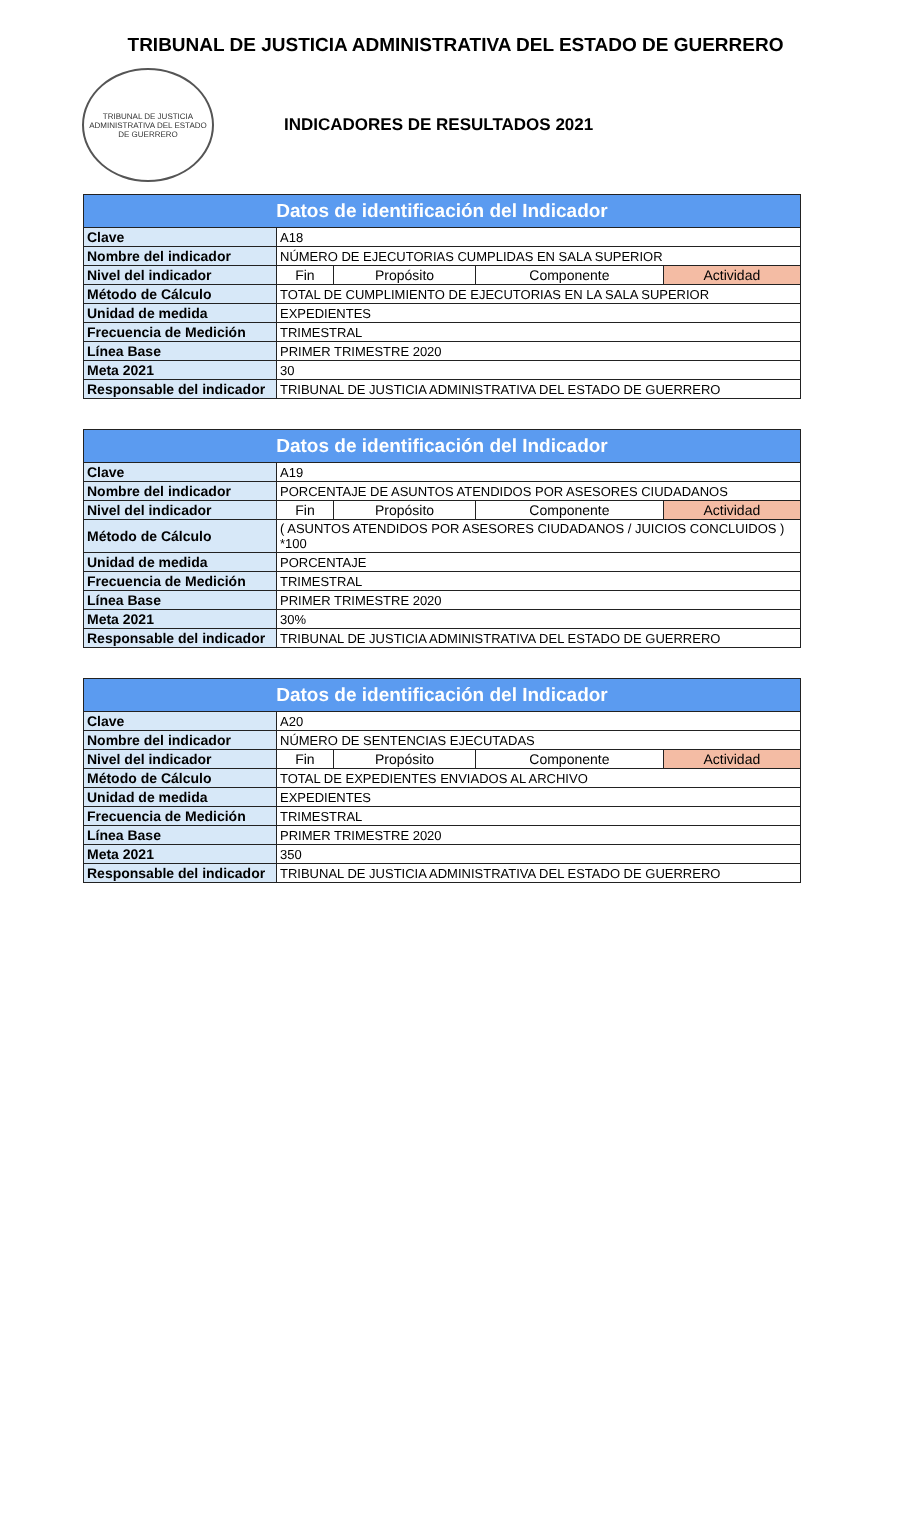TRIBUNAL DE JUSTICIA ADMINISTRATIVA DEL ESTADO DE GUERRERO
TRIBUNAL DE JUSTICIA ADMINISTRATIVA DEL ESTADO DE GUERRERO
INDICADORES DE RESULTADOS 2021
| Datos de identificación del Indicador | | | | |
| --- | --- | --- | --- | --- |
| Clave | A18 | | | |
| Nombre del indicador | NÚMERO DE EJECUTORIAS CUMPLIDAS EN SALA SUPERIOR | | | |
| Nivel del indicador | Fin | Propósito | Componente | Actividad |
| Método de Cálculo | TOTAL DE CUMPLIMIENTO DE EJECUTORIAS EN LA SALA SUPERIOR | | | |
| Unidad de medida | EXPEDIENTES | | | |
| Frecuencia de Medición | TRIMESTRAL | | | |
| Línea Base | PRIMER TRIMESTRE 2020 | | | |
| Meta 2021 | 30 | | | |
| Responsable del indicador | TRIBUNAL DE JUSTICIA ADMINISTRATIVA DEL ESTADO DE GUERRERO | | | |
| Datos de identificación del Indicador | | | | |
| --- | --- | --- | --- | --- |
| Clave | A19 | | | |
| Nombre del indicador | PORCENTAJE DE ASUNTOS ATENDIDOS POR ASESORES CIUDADANOS | | | |
| Nivel del indicador | Fin | Propósito | Componente | Actividad |
| Método de Cálculo | ( ASUNTOS ATENDIDOS POR ASESORES CIUDADANOS / JUICIOS CONCLUIDOS ) *100 | | | |
| Unidad de medida | PORCENTAJE | | | |
| Frecuencia de Medición | TRIMESTRAL | | | |
| Línea Base | PRIMER TRIMESTRE 2020 | | | |
| Meta 2021 | 30% | | | |
| Responsable del indicador | TRIBUNAL DE JUSTICIA ADMINISTRATIVA DEL ESTADO DE GUERRERO | | | |
| Datos de identificación del Indicador | | | | |
| --- | --- | --- | --- | --- |
| Clave | A20 | | | |
| Nombre del indicador | NÚMERO DE SENTENCIAS EJECUTADAS | | | |
| Nivel del indicador | Fin | Propósito | Componente | Actividad |
| Método de Cálculo | TOTAL DE EXPEDIENTES ENVIADOS AL ARCHIVO | | | |
| Unidad de medida | EXPEDIENTES | | | |
| Frecuencia de Medición | TRIMESTRAL | | | |
| Línea Base | PRIMER TRIMESTRE 2020 | | | |
| Meta 2021 | 350 | | | |
| Responsable del indicador | TRIBUNAL DE JUSTICIA ADMINISTRATIVA DEL ESTADO DE GUERRERO | | | |